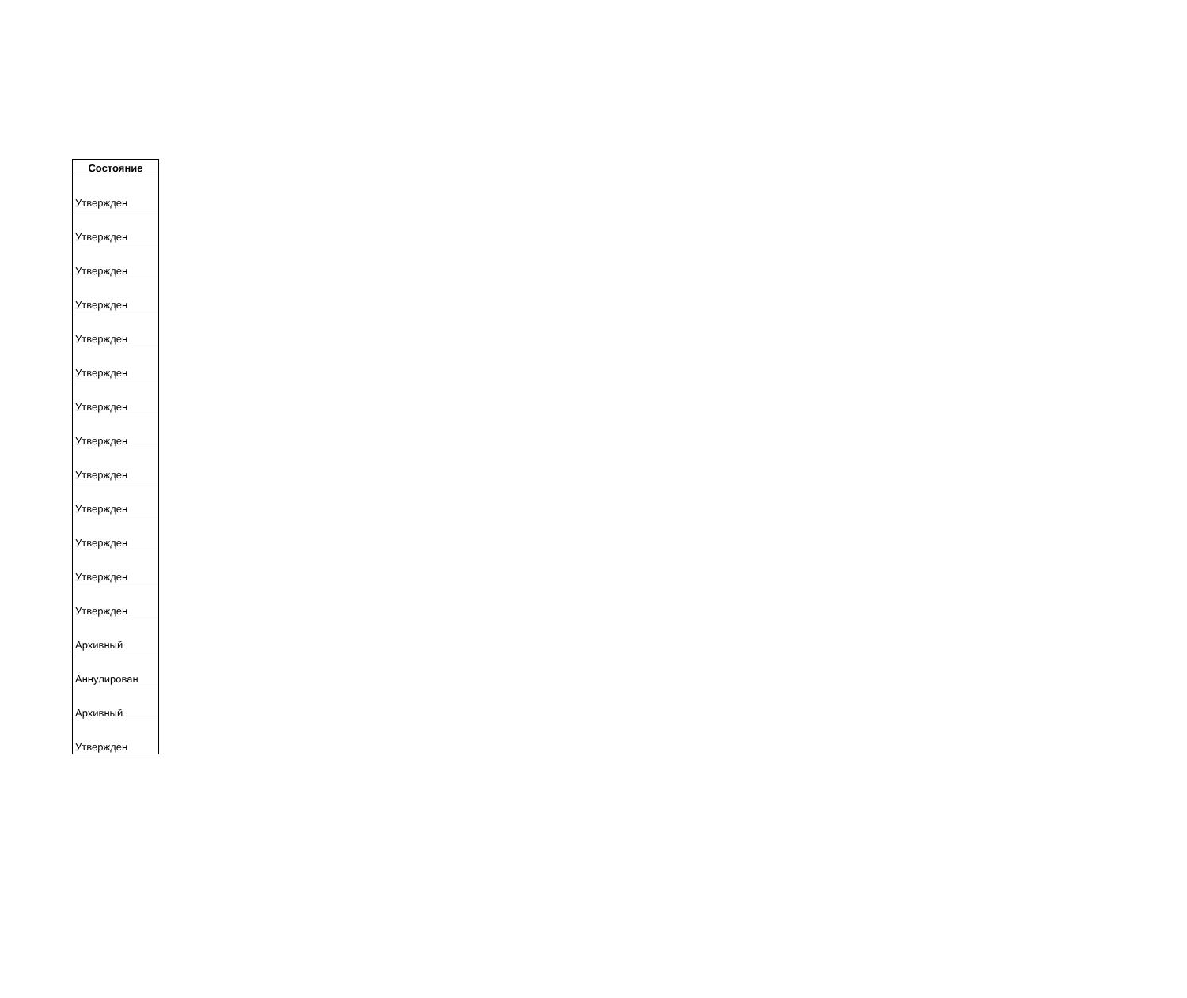| Состояние |
| --- |
| Утвержден |
| Утвержден |
| Утвержден |
| Утвержден |
| Утвержден |
| Утвержден |
| Утвержден |
| Утвержден |
| Утвержден |
| Утвержден |
| Утвержден |
| Утвержден |
| Утвержден |
| Архивный |
| Аннулирован |
| Архивный |
| Утвержден |